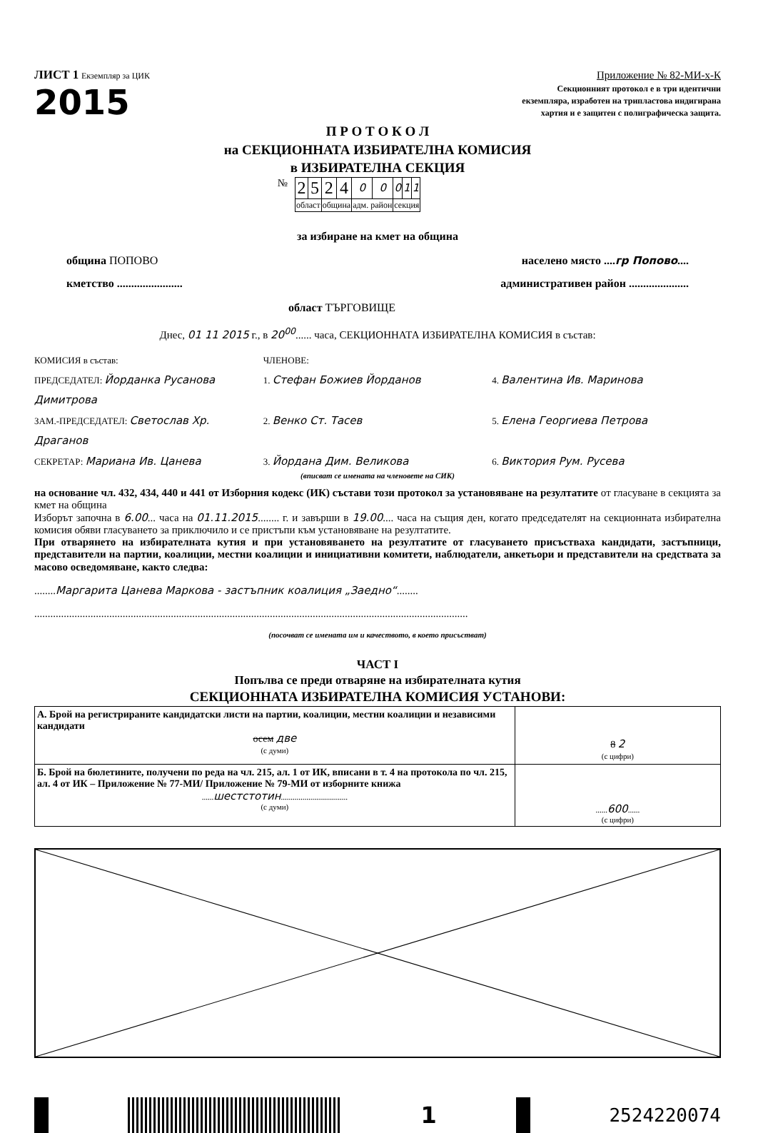ЛИСТ 1 Екземпляр за ЦИК
2015
Приложение № 82-МИ-х-К
Секционният протокол е в три идентични
екземпляра, изработен на трипластова индигирана
хартия и е защитен с полиграфическа защита.
П Р О Т О К О Л
на СЕКЦИОННАТА ИЗБИРАТЕЛНА КОМИСИЯ
в ИЗБИРАТЕЛНА СЕКЦИЯ
№
| 2 | 5 | 2 | 4 | 0 | 0 | 0 | 1 | 1 |
| област | | община | | адм. район | | секция | | |
за избиране на кмет на община
община ПОПОВО населено място ....гр Попово....
кметство ....................... административен район .....................
област ТЪРГОВИЩЕ
Днес, 01 11 2015 г., в 20<sup>00</sup>...... часа, СЕКЦИОННАТА ИЗБИРАТЕЛНА КОМИСИЯ в състав:
КОМИСИЯ в състав:
ЧЛЕНОВЕ:
ПРЕДСЕДАТЕЛ: Йорданка Русанова Димитрова
1. Стефан Божиев Йорданов
4. Валентина Ив. Маринова
ЗАМ.-ПРЕДСЕДАТЕЛ: Светослав Хр. Драганов
2. Венко Ст. Тасев
5. Елена Георгиева Петрова
СЕКРЕТАР: Мариана Ив. Цанева
3. Йордана Дим. Великова
6. Виктория Рум. Русева
(вписват се имената на членовете на СИК)
на основание чл. 432, 434, 440 и 441 от Изборния кодекс (ИК) състави този протокол за установяване на резултатите от гласуване в секцията за кмет на община
Изборът започна в 6.00... часа на 01.11.2015........ г. и завърши в 19.00.... часа на същия ден, когато председателят на секционната избирателна комисия обяви гласуването за приключило и се пристъпи към установяване на резултатите.
При отварянето на избирателната кутия и при установяването на резултатите от гласуването присъстваха кандидати, застъпници, представители на партии, коалиции, местни коалиции и инициативни комитети, наблюдатели, анкетьори и представители на средствата за масово осведомяване, както следва:
........Маргарита Цанева Маркова - застъпник коалиция „Заедно“........
..................................................................................................................................................................
(посочват се имената им и качеството, в което присъстват)
ЧАСТ I
Попълва се преди отваряне на избирателната кутия
СЕКЦИОННАТА ИЗБИРАТЕЛНА КОМИСИЯ УСТАНОВИ:
| А. Брой на регистрираните кандидатски листи на партии, коалиции, местни коалиции и независими кандидати осем две (с думи) | 8 2 (с цифри) |
| Б. Брой на бюлетините, получени по реда на чл. 215, ал. 1 от ИК, вписани в т. 4 на протокола по чл. 215, ал. 4 от ИК – Приложение № 77-МИ/ Приложение № 79-МИ от изборните книжа ...... шестстотин .................................. (с думи) | ...... 600 ...... (с цифри) |
1 2524220074